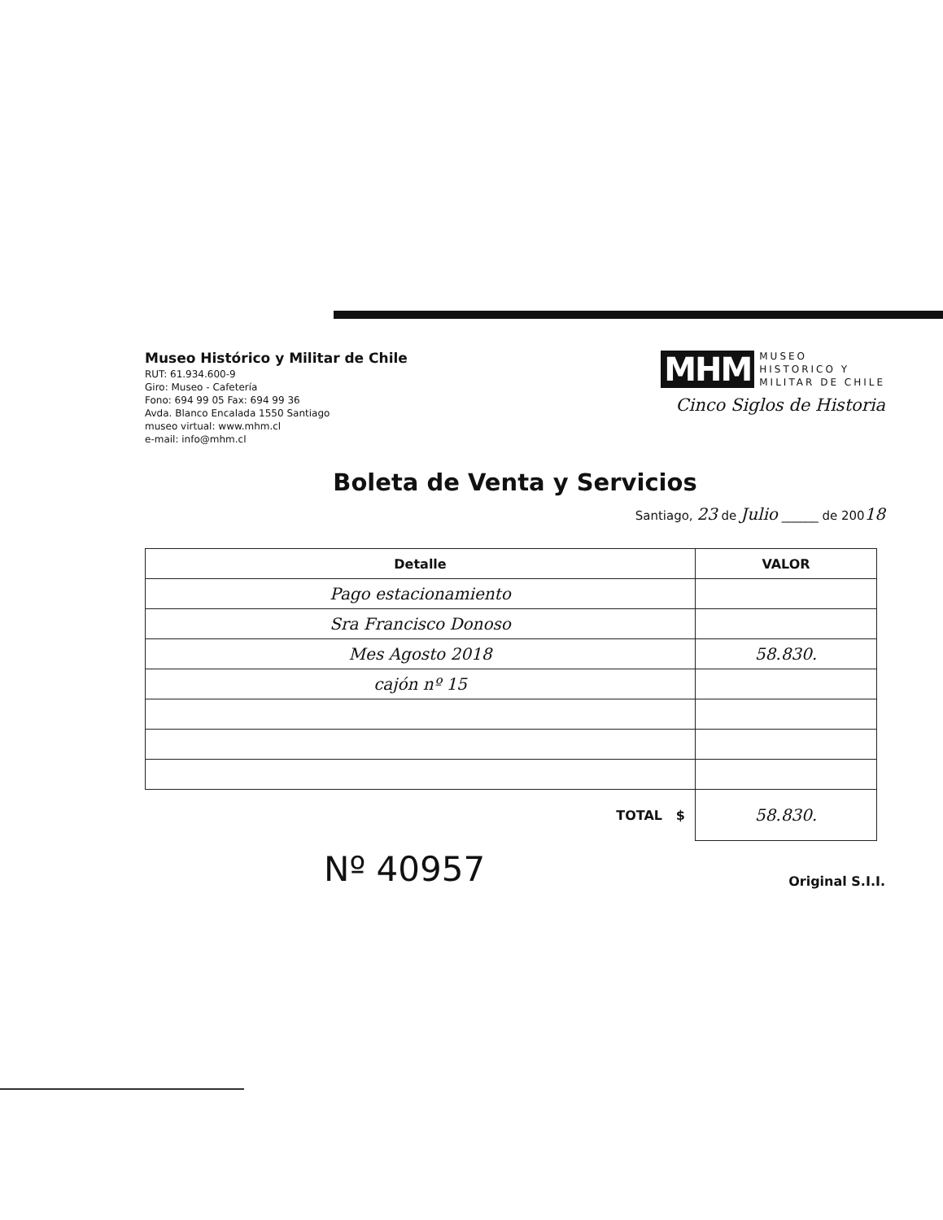Museo Histórico y Militar de Chile
RUT: 61.934.600-9
Giro: Museo - Cafetería
Fono: 694 99 05 Fax: 694 99 36
Avda. Blanco Encalada 1550 Santiago
museo virtual: www.mhm.cl
e-mail: info@mhm.cl
MHM MUSEO
HISTORICO Y
MILITAR DE CHILE
Cinco Siglos de Historia
Boleta de Venta y Servicios
Santiago, 23 de Julio ______ de 20018
| Detalle | VALOR |
| --- | --- |
| Pago estacionamiento | |
| Sra Francisco Donoso | |
| Mes Agosto 2018 | 58.830. |
| cajón nº 15 | |
| TOTAL $ | 58.830. |
Nº 40957 Original S.I.I.